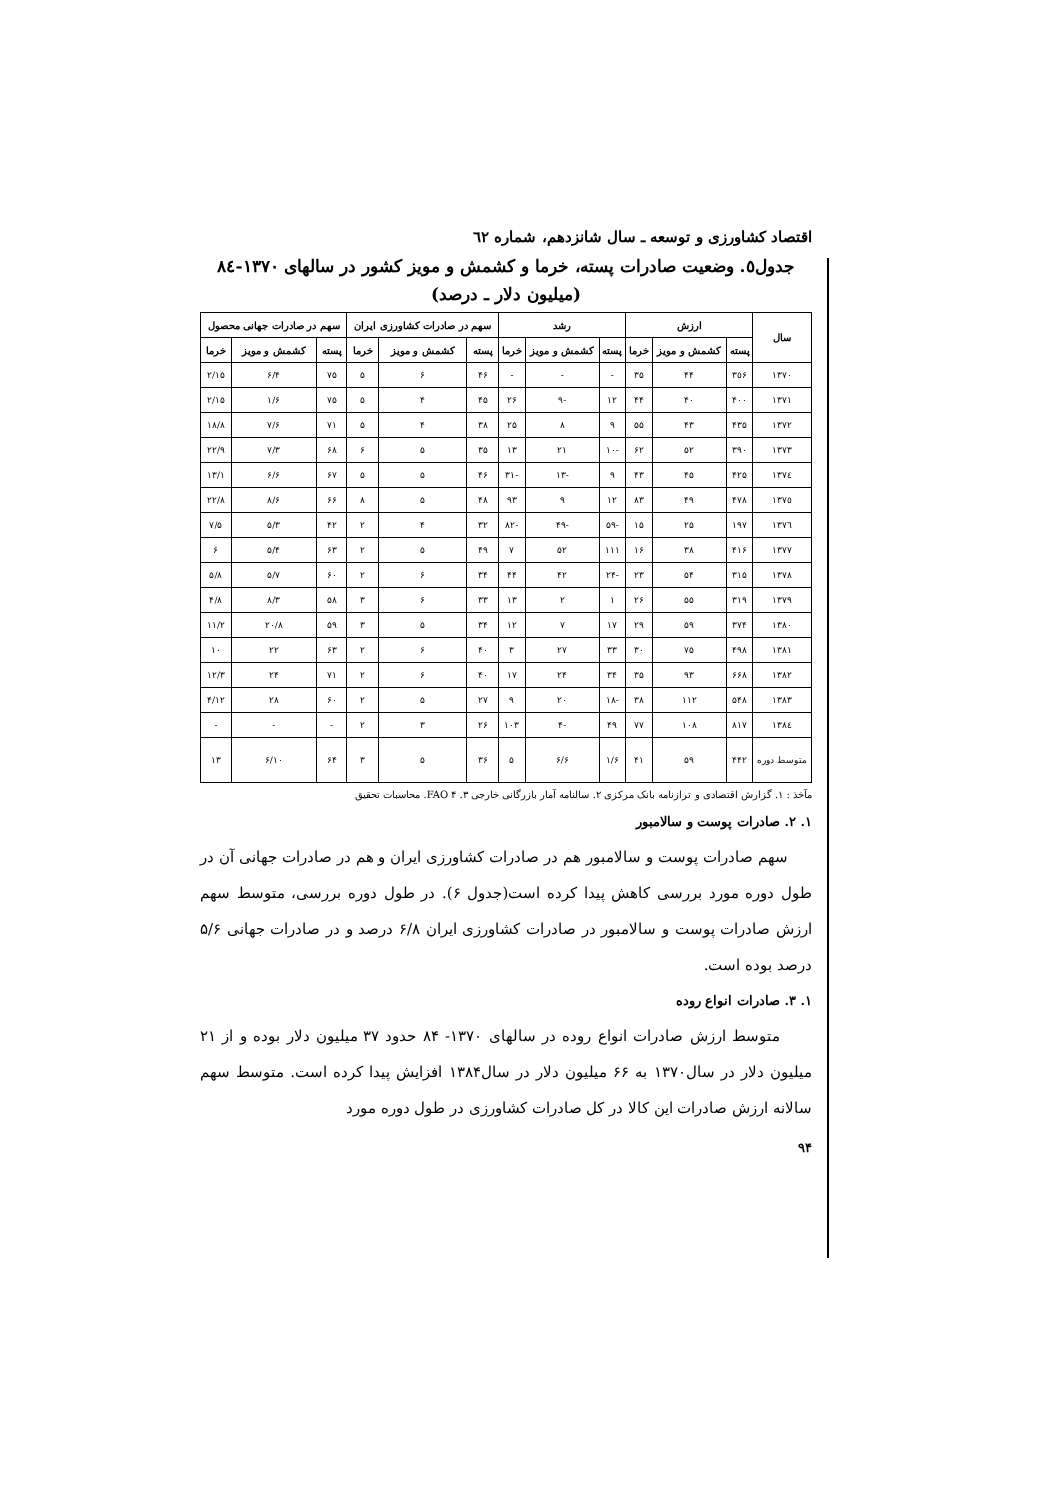اقتصاد کشاورزی و توسعه ـ سال شانزدهم، شماره ٦٢
جدول٥. وضعیت صادرات پسته، خرما و کشمش و مویز کشور در سالهای ١٣٧٠-٨٤
(میلیون دلار ـ درصد)
| سال | ارزش | | | رشد | | | سهم در صادرات کشاورزی ایران | | | سهم در صادرات جهانی محصول | | |
| --- | --- | --- | --- | --- | --- | --- | --- | --- | --- | --- | --- | --- |
| | پسته | کشمش و مویز | خرما | پسته | کشمش و مویز | خرما | پسته | کشمش و مویز | خرما | پسته | کشمش و مویز | خرما |
| ١٣٧٠ | ٣٥۶ | ۴۴ | ٣۵ | - | - | - | ۴۶ | ۶ | ۵ | ٧۵ | ۶/۴ | ١۵/٢ |
| ١٣٧١ | ۴٠٠ | ۴٠ | ۴۴ | ١٢ | -٩ | ٢۶ | ۴۵ | ۴ | ۵ | ٧۵ | ۶/١ | ١۵/٢ |
| ١٣٧٢ | ۴٣۵ | ۴٣ | ۵۵ | ٩ | ٨ | ٢۵ | ٣٨ | ۴ | ۵ | ٧١ | ۶/٧ | ١٨/٨ |
| ١٣٧٣ | ٣٩٠ | ۵٢ | ۶٢ | -١٠ | ٢١ | ١٣ | ٣۵ | ۵ | ۶ | ۶٨ | ٧/٣ | ٢٢/٩ |
| ١٣٧٤ | ۴٢۵ | ۴۵ | ۴٣ | ٩ | -١٣ | -٣١ | ۴۶ | ۵ | ۵ | ۶٧ | ۶/۶ | ١٣/١ |
| ١٣٧٥ | ۴٧٨ | ۴٩ | ٨٣ | ١٢ | ٩ | ٩٣ | ۴٨ | ۵ | ٨ | ۶۶ | ۶/٨ | ٢٢/٨ |
| ١٣٧٦ | ١٩٧ | ٢۵ | ١۵ | -۵٩ | -۴٩ | -٨٢ | ٣٢ | ۴ | ٢ | ۴٢ | ٣/۵ | ۵/٧ |
| ١٣٧٧ | ۴١۶ | ٣٨ | ١۶ | ١١١ | ۵٢ | ٧ | ۴٩ | ۵ | ٢ | ۶٣ | ۵/۴ | ۶ |
| ١٣٧٨ | ٣١۵ | ۵۴ | ٢٣ | -٢۴ | ۴٢ | ۴۴ | ٣۴ | ۶ | ٢ | ۶٠ | ٧/۵ | ٨/۵ |
| ١٣٧٩ | ٣١٩ | ۵۵ | ٢۶ | ١ | ٢ | ١٣ | ٣٣ | ۶ | ٣ | ۵٨ | ٨/٣ | ٨/۴ |
| ١٣٨٠ | ٣٧۴ | ۵٩ | ٢٩ | ١٧ | ٧ | ١٢ | ٣۴ | ۵ | ٣ | ۵٩ | ٢٠/٨ | ١١/٢ |
| ١٣٨١ | ۴٩٨ | ٧۵ | ٣٠ | ٣٣ | ٢٧ | ٣ | ۴٠ | ۶ | ٢ | ۶٣ | ٢٢ | ١٠ |
| ١٣٨٢ | ۶۶٨ | ٩٣ | ٣۵ | ٣۴ | ٢۴ | ١٧ | ۴٠ | ۶ | ٢ | ٧١ | ٢۴ | ١٢/٣ |
| ١٣٨٣ | ۵۴٨ | ١١٢ | ٣٨ | -١٨ | ٢٠ | ٩ | ٢٧ | ۵ | ٢ | ۶٠ | ٢٨ | ١٢/۴ |
| ١٣٨٤ | ٨١٧ | ١٠٨ | ٧٧ | ۴٩ | -۴ | ١٠٣ | ٢۶ | ٣ | ٢ | - | - | - |
| متوسط دوره | ۴۴٢ | ۵٩ | ۴١ | ۶/١ | ۶/۶ | ۵ | ٣۶ | ۵ | ٣ | ۶۴ | ١٠/۶ | ١٣ |
مآخذ : ١. گزارش اقتصادی و ترازنامه بانک مرکزی ٢. سالنامه آمار بازرگانی خارجی ٣. FAO ۴. محاسبات تحقیق
١. ٢. صادرات پوست و سالامبور
سهم صادرات پوست و سالامبور هم در صادرات کشاورزی ایران و هم در صادرات جهانی آن در طول دوره مورد بررسی کاهش پیدا کرده است(جدول ۶). در طول دوره بررسی، متوسط سهم ارزش صادرات پوست و سالامبور در صادرات کشاورزی ایران ۶/٨ درصد و در صادرات جهانی ۵/۶ درصد بوده است.
١. ٣. صادرات انواع روده
متوسط ارزش صادرات انواع روده در سالهای ١٣٧٠- ٨۴ حدود ٣٧ میلیون دلار بوده و از ٢١ میلیون دلار در سال١٣٧٠ به ۶۶ میلیون دلار در سال١٣٨۴ افزایش پیدا کرده است. متوسط سهم سالانه ارزش صادرات این کالا در کل صادرات کشاورزی در طول دوره مورد
٩۴